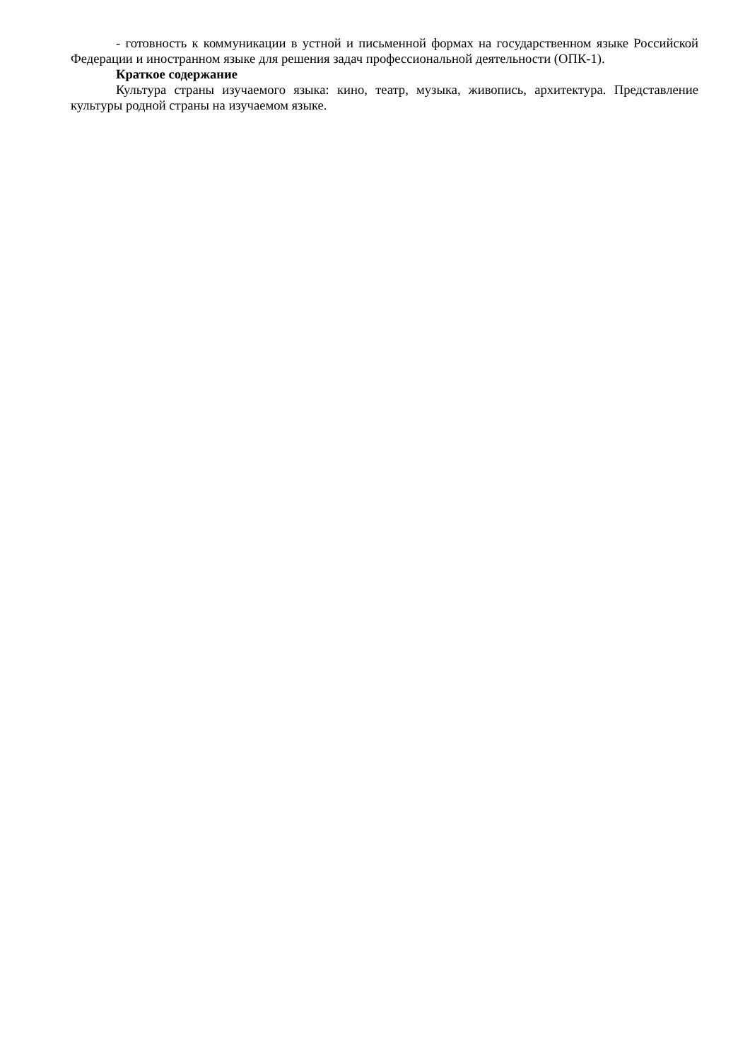- готовность к коммуникации в устной и письменной формах на государственном языке Российской Федерации и иностранном языке для решения задач профессиональной деятельности (ОПК-1).
Краткое содержание
Культура страны изучаемого языка: кино, театр, музыка, живопись, архитектура. Представление культуры родной страны на изучаемом языке.